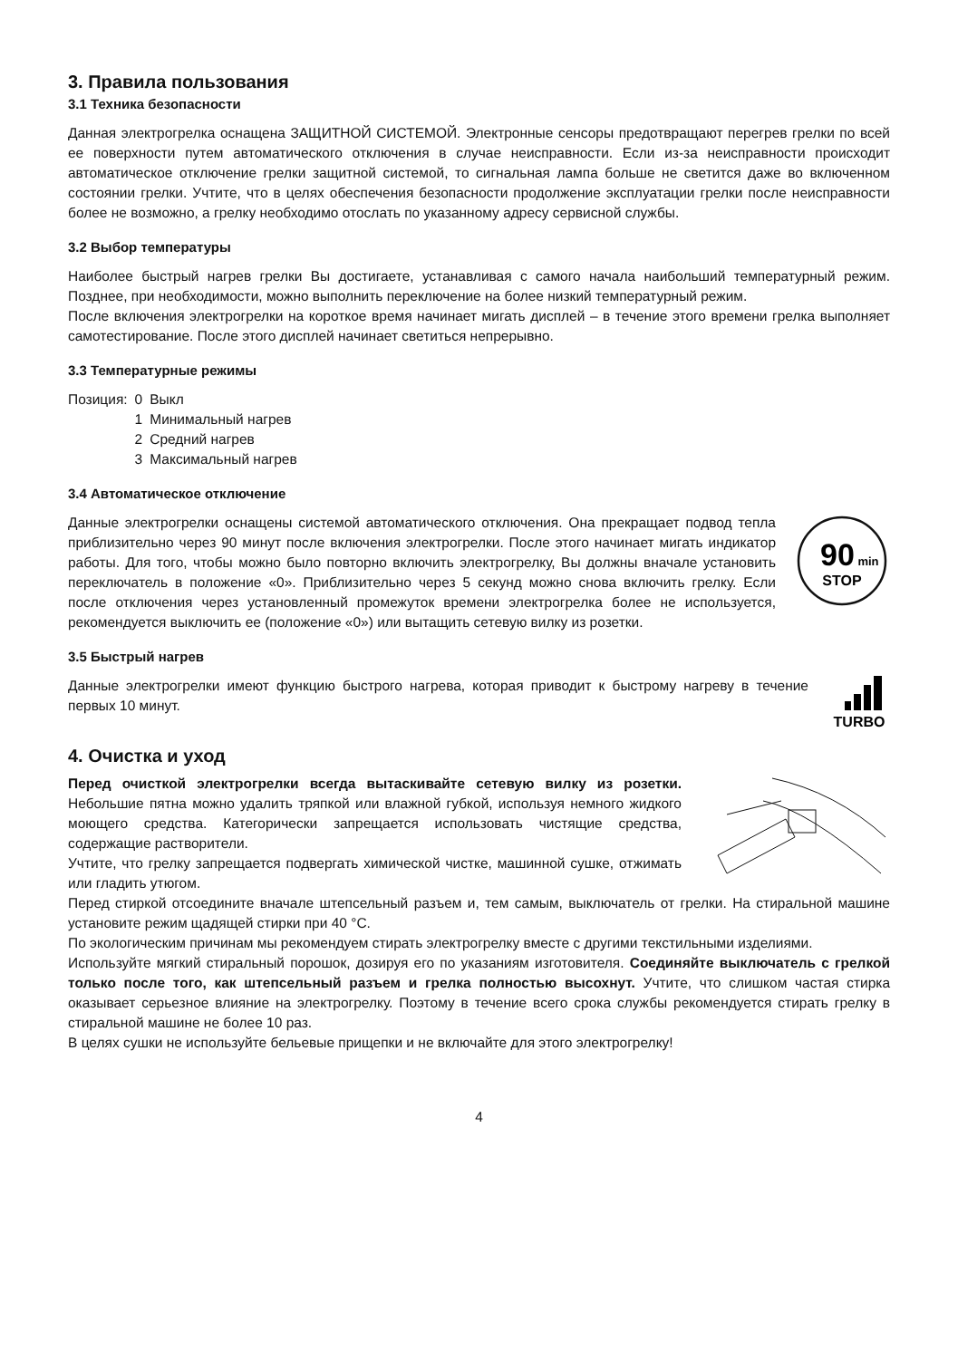3. Правила пользования
3.1 Техника безопасности
Данная электрогрелка оснащена ЗАЩИТНОЙ СИСТЕМОЙ. Электронные сенсоры предотвращают перегрев грелки по всей ее поверхности путем автоматического отключения в случае неисправности. Если из-за неисправности происходит автоматическое отключение грелки защитной системой, то сигнальная лампа больше не светится даже во включенном состоянии грелки. Учтите, что в целях обеспечения безопасности продолжение эксплуатации грелки после неисправности более не возможно, а грелку необходимо отослать по указанному адресу сервисной службы.
3.2 Выбор температуры
Наиболее быстрый нагрев грелки Вы достигаете, устанавливая с самого начала наибольший температурный режим. Позднее, при необходимости, можно выполнить переключение на более низкий температурный режим.
После включения электрогрелки на короткое время начинает мигать дисплей – в течение этого времени грелка выполняет самотестирование. После этого дисплей начинает светиться непрерывно.
3.3 Температурные режимы
| Позиция: | 0 | Выкл |
| | 1 | Минимальный нагрев |
| | 2 | Средний нагрев |
| | 3 | Максимальный нагрев |
3.4 Автоматическое отключение
Данные электрогрелки оснащены системой автоматического отключения. Она прекращает подвод тепла приблизительно через 90 минут после включения электрогрелки. После этого начинает мигать индикатор работы. Для того, чтобы можно было повторно включить электрогрелку, Вы должны вначале установить переключатель в положение «0». Приблизительно через 5 секунд можно снова включить грелку. Если после отключения через установленный промежуток времени электрогрелка более не используется, рекомендуется выключить ее (положение «0») или вытащить сетевую вилку из розетки.
90
min
STOP
3.5 Быстрый нагрев
Данные электрогрелки имеют функцию быстрого нагрева, которая приводит к быстрому нагреву в течение первых 10 минут.
TURBO
4. Очистка и уход
Перед очисткой электрогрелки всегда вытаскивайте сетевую вилку из розетки. Небольшие пятна можно удалить тряпкой или влажной губкой, используя немного жидкого моющего средства. Категорически запрещается использовать чистящие средства, содержащие растворители.
Учтите, что грелку запрещается подвергать химической чистке, машинной сушке, отжимать или гладить утюгом.
Перед стиркой отсоедините вначале штепсельный разъем и, тем самым, выключатель от грелки. На стиральной машине установите режим щадящей стирки при 40 °C.
По экологическим причинам мы рекомендуем стирать электрогрелку вместе с другими текстильными изделиями.
Используйте мягкий стиральный порошок, дозируя его по указаниям изготовителя. Соединяйте выключатель с грелкой только после того, как штепсельный разъем и грелка полностью высохнут. Учтите, что слишком частая стирка оказывает серьезное влияние на электрогрелку. Поэтому в течение всего срока службы рекомендуется стирать грелку в стиральной машине не более 10 раз.
В целях сушки не используйте бельевые прищепки и не включайте для этого электрогрелку!
4